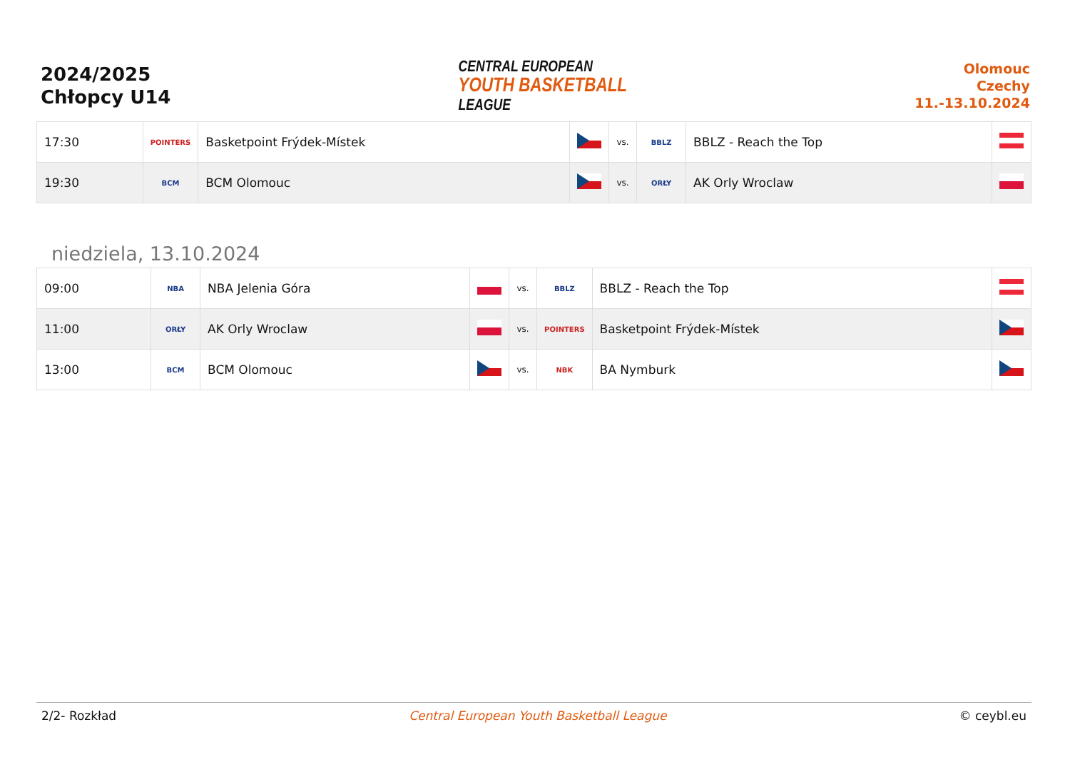2024/2025
Chłopcy U14
CENTRAL EUROPEAN
YOUTH BASKETBALL
LEAGUE
Olomouc
Czechy
11.-13.10.2024
| 17:30 | POINTERS | Basketpoint Frýdek-Místek | | vs. | BBLZ | BBLZ - Reach the Top | |
| 19:30 | BCM | BCM Olomouc | | vs. | ORŁY | AK Orly Wroclaw | |
niedziela, 13.10.2024
| 09:00 | NBA | NBA Jelenia Góra | | vs. | BBLZ | BBLZ - Reach the Top | |
| 11:00 | ORŁY | AK Orly Wroclaw | | vs. | POINTERS | Basketpoint Frýdek-Místek | |
| 13:00 | BCM | BCM Olomouc | | vs. | NBK | BA Nymburk | |
2/2- Rozkład Central European Youth Basketball League © ceybl.eu